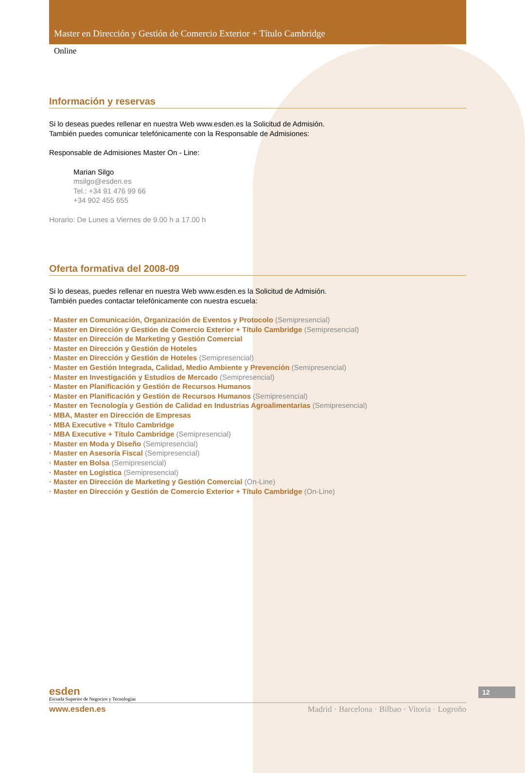Master en Dirección y Gestión de Comercio Exterior + Título Cambridge
Online
Información y reservas
Si lo deseas puedes rellenar en nuestra Web www.esden.es la Solicitud de Admisión.
También puedes comunicar telefónicamente con la Responsable de Admisiones:
Responsable de Admisiones Master On - Line:
Marian Silgo
msilgo@esden.es
Tel.: +34 91 476 99 66
+34 902 455 655
Horario: De Lunes a Viernes de 9.00 h a 17.00 h
Oferta formativa del 2008-09
Si lo deseas, puedes rellenar en nuestra Web www.esden.es la Solicitud de Admisión.
También puedes contactar telefónicamente con nuestra escuela:
· Master en Comunicación, Organización de Eventos y Protocolo (Semipresencial)
· Master en Dirección y Gestión de Comercio Exterior + Título Cambridge (Semipresencial)
· Master en Dirección de Marketing y Gestión Comercial
· Master en Dirección y Gestión de Hoteles
· Master en Dirección y Gestión de Hoteles (Semipresencial)
· Master en Gestión Integrada, Calidad, Medio Ambiente y Prevención (Semipresencial)
· Master en Investigación y Estudios de Mercado (Semipresencial)
· Master en Planificación y Gestión de Recursos Humanos
· Master en Planificación y Gestión de Recursos Humanos (Semipresencial)
· Master en Tecnología y Gestión de Calidad en Industrias Agroalimentarias (Semipresencial)
· MBA, Master en Dirección de Empresas
· MBA Executive + Título Cambridge
· MBA Executive + Título Cambridge (Semipresencial)
· Master en Moda y Diseño (Semipresencial)
· Master en Asesoría Fiscal (Semipresencial)
· Master en Bolsa (Semipresencial)
· Master en Logística (Semipresencial)
· Master en Dirección de Marketing y Gestión Comercial (On-Line)
· Master en Dirección y Gestión de Comercio Exterior + Título Cambridge (On-Line)
esden
Escuela Superior de Negocios y Tecnologías
www.esden.es Madrid · Barcelona · Bilbao · Vitoria · Logroño
12